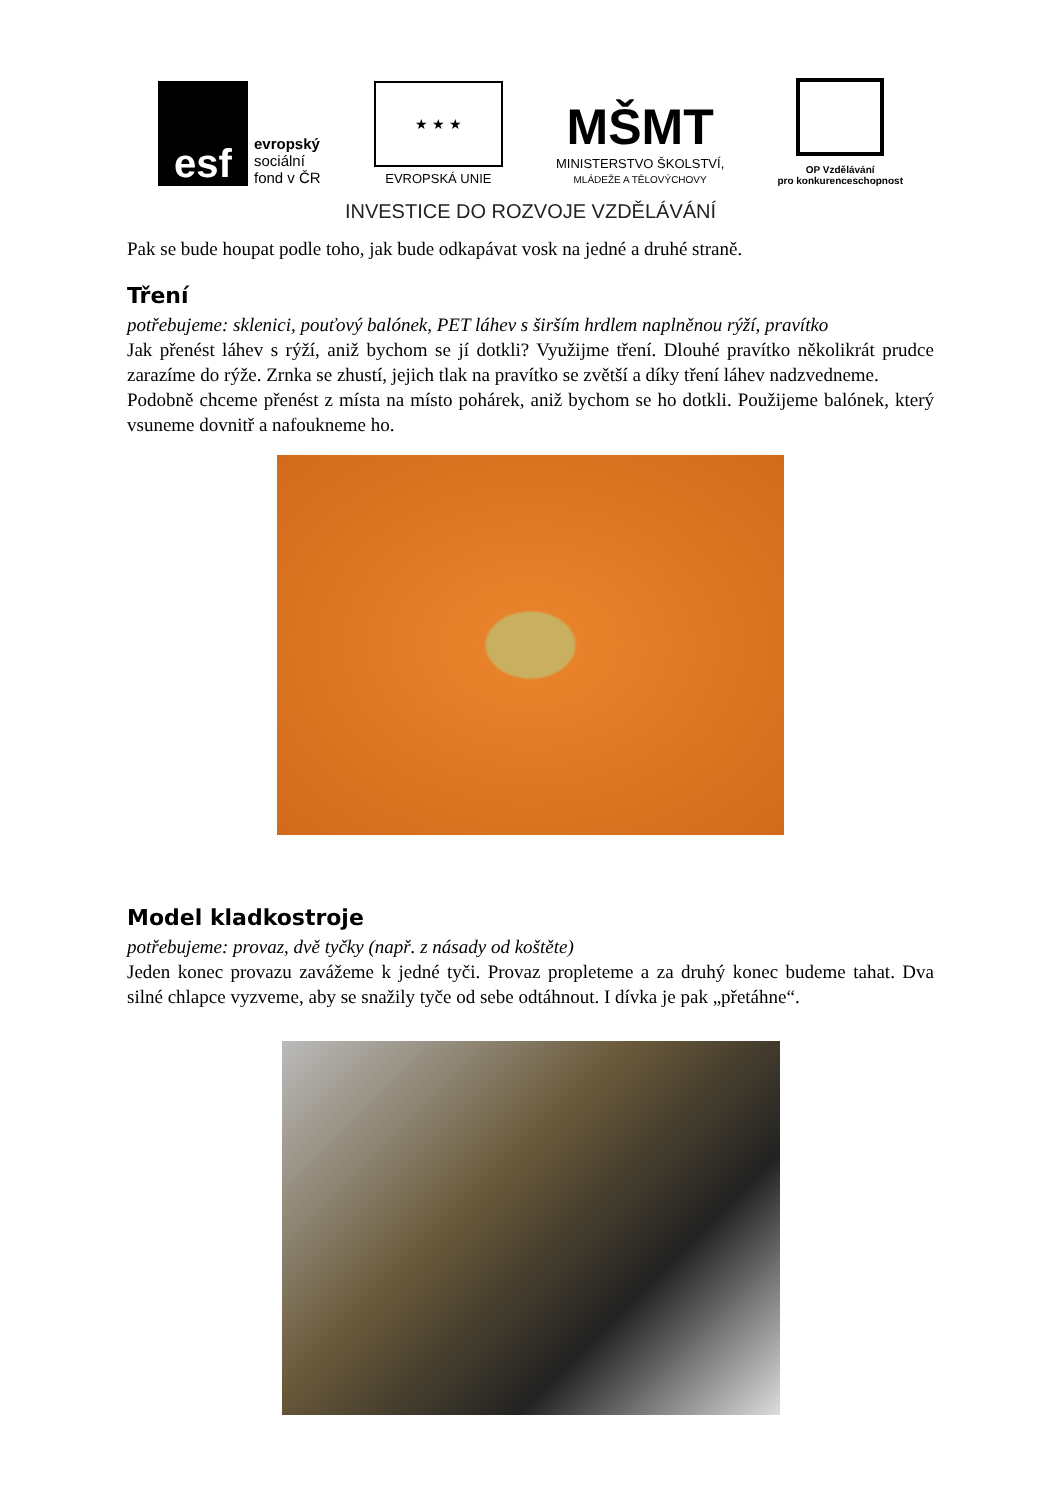esf
evropský
sociální
fond v ČR
★ ★ ★
EVROPSKÁ UNIE
MŠMT
MINISTERSTVO ŠKOLSTVÍ,
MLÁDEŽE A TĚLOVÝCHOVY
OP Vzdělávání
pro konkurenceschopnost
INVESTICE DO ROZVOJE VZDĚLÁVÁNÍ
Pak se bude houpat podle toho, jak bude odkapávat vosk na jedné a druhé straně.
Tření
potřebujeme: sklenici, pouťový balónek, PET láhev s širším hrdlem naplněnou rýží, pravítko
Jak přenést láhev s rýží, aniž bychom se jí dotkli? Využijme tření. Dlouhé pravítko několikrát prudce zarazíme do rýže. Zrnka se zhustí, jejich tlak na pravítko se zvětší a díky tření láhev nadzvedneme.
Podobně chceme přenést z místa na místo pohárek, aniž bychom se ho dotkli. Použijeme balónek, který vsuneme dovnitř a nafoukneme ho.
Model kladkostroje
potřebujeme: provaz, dvě tyčky (např. z násady od koštěte)
Jeden konec provazu zavážeme k jedné tyči. Provaz propleteme a za druhý konec budeme tahat. Dva silné chlapce vyzveme, aby se snažily tyče od sebe odtáhnout. I dívka je pak „přetáhne“.